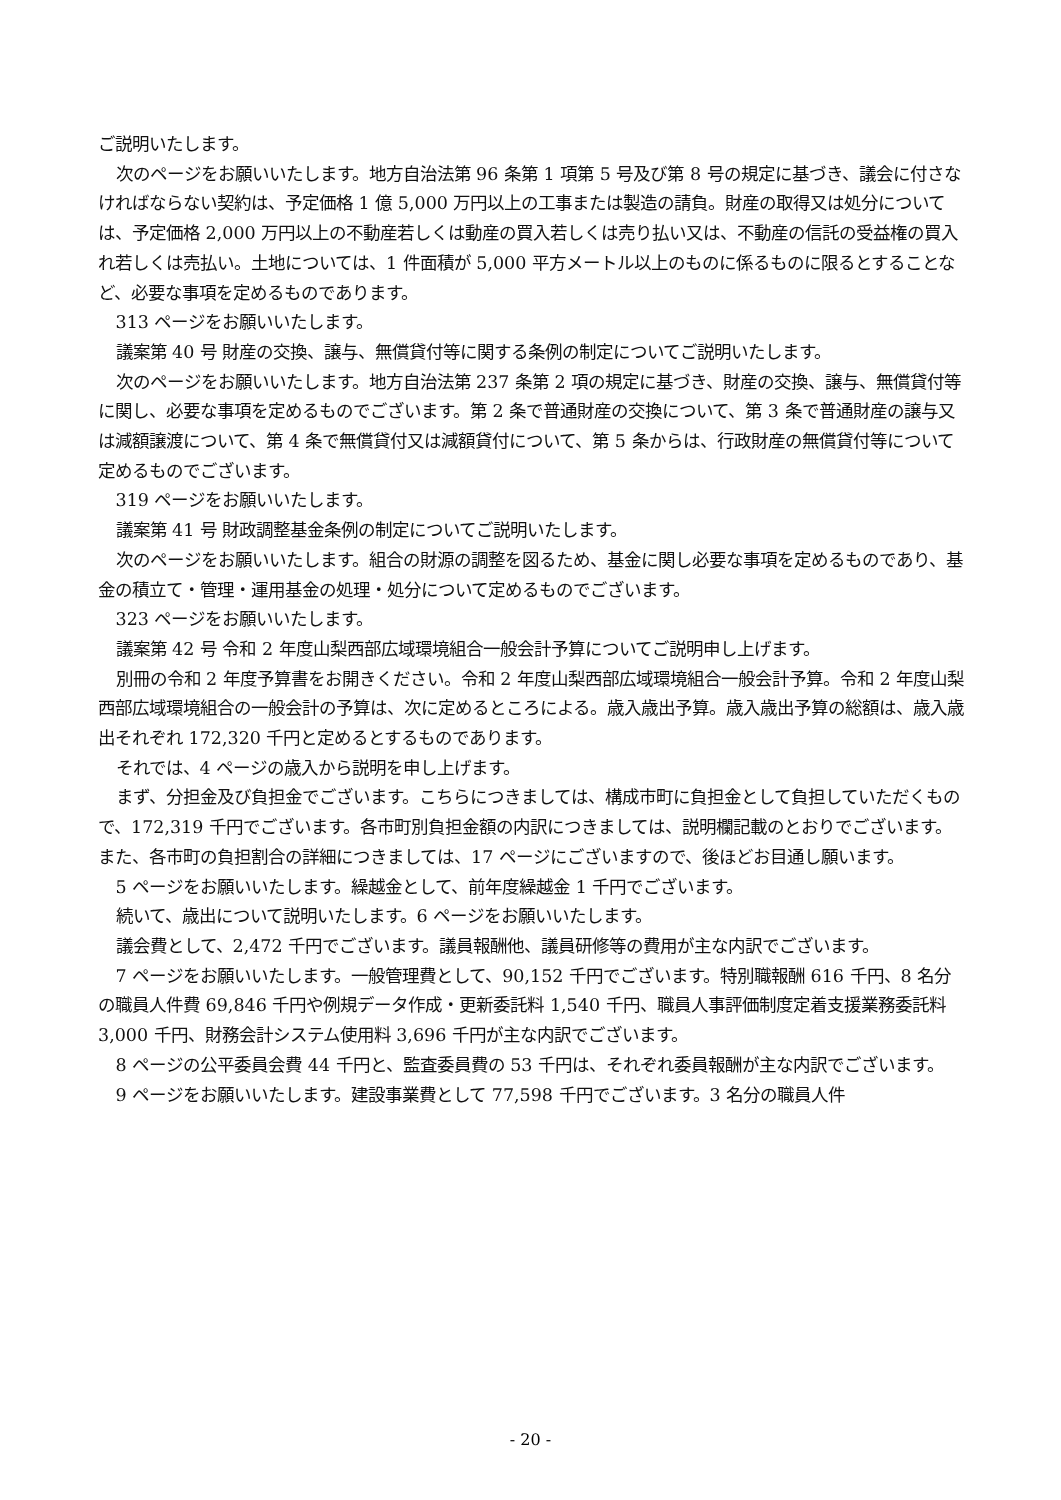ご説明いたします。
次のページをお願いいたします。地方自治法第 96 条第 1 項第 5 号及び第 8 号の規定に基づき、議会に付さなければならない契約は、予定価格 1 億 5,000 万円以上の工事または製造の請負。財産の取得又は処分については、予定価格 2,000 万円以上の不動産若しくは動産の買入若しくは売り払い又は、不動産の信託の受益権の買入れ若しくは売払い。土地については、1 件面積が 5,000 平方メートル以上のものに係るものに限るとすることなど、必要な事項を定めるものであります。
313 ページをお願いいたします。
議案第 40 号 財産の交換、譲与、無償貸付等に関する条例の制定についてご説明いたします。
次のページをお願いいたします。地方自治法第 237 条第 2 項の規定に基づき、財産の交換、譲与、無償貸付等に関し、必要な事項を定めるものでございます。第 2 条で普通財産の交換について、第 3 条で普通財産の譲与又は減額譲渡について、第 4 条で無償貸付又は減額貸付について、第 5 条からは、行政財産の無償貸付等について定めるものでございます。
319 ページをお願いいたします。
議案第 41 号 財政調整基金条例の制定についてご説明いたします。
次のページをお願いいたします。組合の財源の調整を図るため、基金に関し必要な事項を定めるものであり、基金の積立て・管理・運用基金の処理・処分について定めるものでございます。
323 ページをお願いいたします。
議案第 42 号 令和 2 年度山梨西部広域環境組合一般会計予算についてご説明申し上げます。
別冊の令和 2 年度予算書をお開きください。令和 2 年度山梨西部広域環境組合一般会計予算。令和 2 年度山梨西部広域環境組合の一般会計の予算は、次に定めるところによる。歳入歳出予算。歳入歳出予算の総額は、歳入歳出それぞれ 172,320 千円と定めるとするものであります。
それでは、4 ページの歳入から説明を申し上げます。
まず、分担金及び負担金でございます。こちらにつきましては、構成市町に負担金として負担していただくもので、172,319 千円でございます。各市町別負担金額の内訳につきましては、説明欄記載のとおりでございます。また、各市町の負担割合の詳細につきましては、17 ページにございますので、後ほどお目通し願います。
5 ページをお願いいたします。繰越金として、前年度繰越金 1 千円でございます。
続いて、歳出について説明いたします。6 ページをお願いいたします。
議会費として、2,472 千円でございます。議員報酬他、議員研修等の費用が主な内訳でございます。
7 ページをお願いいたします。一般管理費として、90,152 千円でございます。特別職報酬 616 千円、8 名分の職員人件費 69,846 千円や例規データ作成・更新委託料 1,540 千円、職員人事評価制度定着支援業務委託料 3,000 千円、財務会計システム使用料 3,696 千円が主な内訳でございます。
8 ページの公平委員会費 44 千円と、監査委員費の 53 千円は、それぞれ委員報酬が主な内訳でございます。
9 ページをお願いいたします。建設事業費として 77,598 千円でございます。3 名分の職員人件
- 20 -